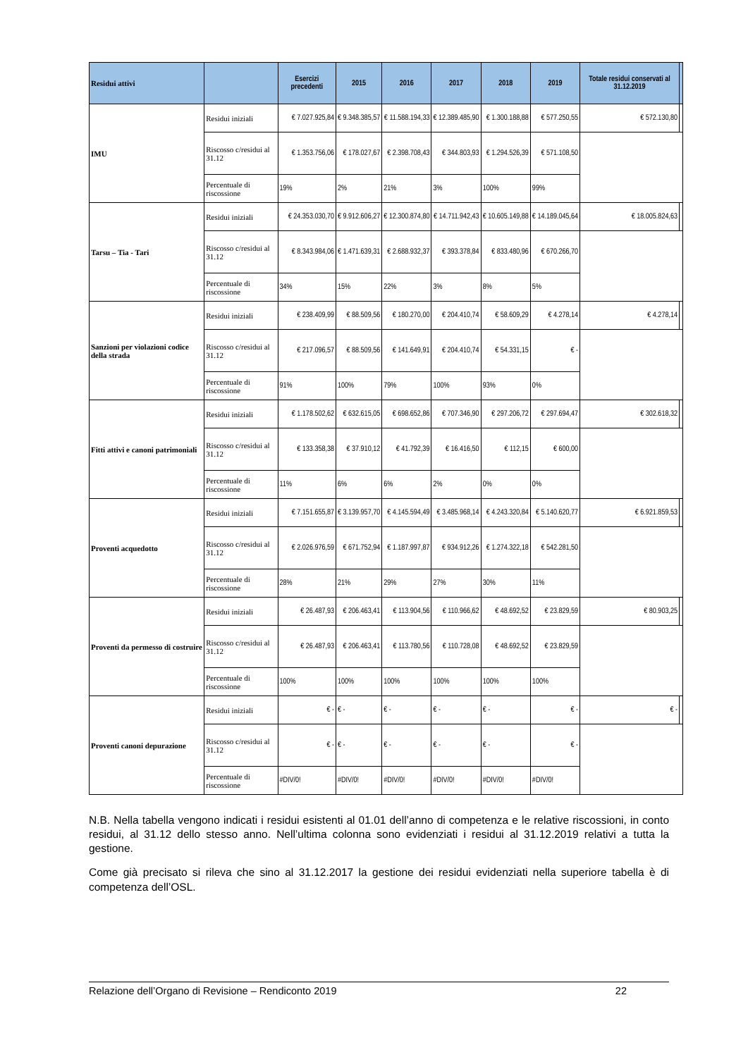| Residui attivi | | Esercizi precedenti | 2015 | 2016 | 2017 | 2018 | 2019 | Totale residui conservati al 31.12.2019 | |
| --- | --- | --- | --- | --- | --- | --- | --- | --- | --- |
| IMU | Residui iniziali | € 7.027.925,84 | € 9.348.385,57 | € 11.588.194,33 | € 12.389.485,90 | € 1.300.188,88 | € 577.250,55 | € 572.130,80 | |
| | Riscosso c/residui al 31.12 | € 1.353.756,06 | € 178.027,67 | € 2.398.708,43 | € 344.803,93 | € 1.294.526,39 | € 571.108,50 | | |
| | Percentuale di riscossione | 19% | 2% | 21% | 3% | 100% | 99% | | |
| Tarsu – Tia - Tari | Residui iniziali | € 24.353.030,70 | € 9.912.606,27 | € 12.300.874,80 | € 14.711.942,43 | € 10.605.149,88 | € 14.189.045,64 | € 18.005.824,63 | |
| | Riscosso c/residui al 31.12 | € 8.343.984,06 | € 1.471.639,31 | € 2.688.932,37 | € 393.378,84 | € 833.480,96 | € 670.266,70 | | |
| | Percentuale di riscossione | 34% | 15% | 22% | 3% | 8% | 5% | | |
| Sanzioni per violazioni codice della strada | Residui iniziali | € 238.409,99 | € 88.509,56 | € 180.270,00 | € 204.410,74 | € 58.609,29 | € 4.278,14 | € 4.278,14 | |
| | Riscosso c/residui al 31.12 | € 217.096,57 | € 88.509,56 | € 141.649,91 | € 204.410,74 | € 54.331,15 | € - | | |
| | Percentuale di riscossione | 91% | 100% | 79% | 100% | 93% | 0% | | |
| Fitti attivi e canoni patrimoniali | Residui iniziali | € 1.178.502,62 | € 632.615,05 | € 698.652,86 | € 707.346,90 | € 297.206,72 | € 297.694,47 | € 302.618,32 | |
| | Riscosso c/residui al 31.12 | € 133.358,38 | € 37.910,12 | € 41.792,39 | € 16.416,50 | € 112,15 | € 600,00 | | |
| | Percentuale di riscossione | 11% | 6% | 6% | 2% | 0% | 0% | | |
| Proventi acquedotto | Residui iniziali | € 7.151.655,87 | € 3.139.957,70 | € 4.145.594,49 | € 3.485.968,14 | € 4.243.320,84 | € 5.140.620,77 | € 6.921.859,53 | |
| | Riscosso c/residui al 31.12 | € 2.026.976,59 | € 671.752,94 | € 1.187.997,87 | € 934.912,26 | € 1.274.322,18 | € 542.281,50 | | |
| | Percentuale di riscossione | 28% | 21% | 29% | 27% | 30% | 11% | | |
| Proventi da permesso di costruire | Residui iniziali | € 26.487,93 | € 206.463,41 | € 113.904,56 | € 110.966,62 | € 48.692,52 | € 23.829,59 | € 80.903,25 | |
| | Riscosso c/residui al 31.12 | € 26.487,93 | € 206.463,41 | € 113.780,56 | € 110.728,08 | € 48.692,52 | € 23.829,59 | | |
| | Percentuale di riscossione | 100% | 100% | 100% | 100% | 100% | 100% | | |
| Proventi canoni depurazione | Residui iniziali | € - | € - | € - | € - | € - | € - | € - | |
| | Riscosso c/residui al 31.12 | € - | € - | € - | € - | € - | € - | | |
| | Percentuale di riscossione | #DIV/0! | #DIV/0! | #DIV/0! | #DIV/0! | #DIV/0! | #DIV/0! | | |
N.B. Nella tabella vengono indicati i residui esistenti al 01.01 dell’anno di competenza e le relative riscossioni, in conto residui, al 31.12 dello stesso anno. Nell’ultima colonna sono evidenziati i residui al 31.12.2019 relativi a tutta la gestione.
Come già precisato si rileva che sino al 31.12.2017 la gestione dei residui evidenziati nella superiore tabella è di competenza dell’OSL.
Relazione dell’Organo di Revisione – Rendiconto 2019 22